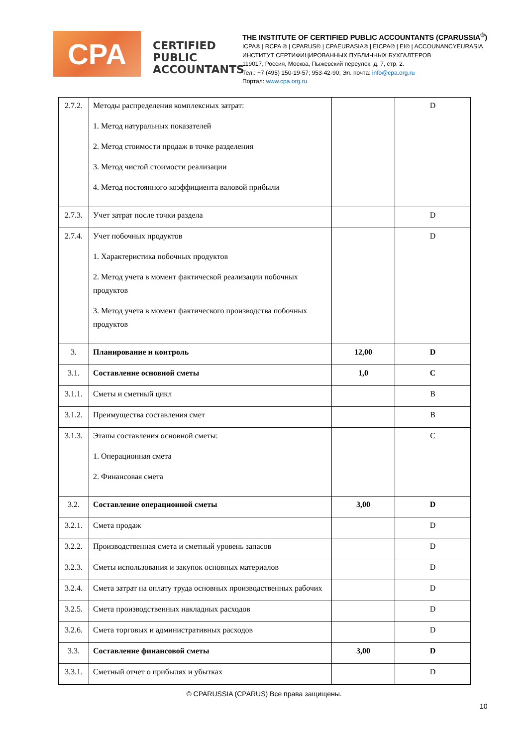CPA
CERTIFIED PUBLIC ACCOUNTANTS
THE INSTITUTE OF CERTIFIED PUBLIC ACCOUNTANTS (CPARUSSIA<sup>®</sup>)
ICPA® | RCPA ® | CPARUS® | CPAEURASIA® | EICPA® | EI® | ACCOUNANCYEURASIA
ИНСТИТУТ СЕРТИФИЦИРОВАННЫХ ПУБЛИЧНЫХ БУХГАЛТЕРОВ
119017, Россия, Москва, Пыжевский переулок, д. 7, стр. 2.
Тел.: +7 (495) 150-19-57; 953-42-90; Эл. почта: info@cpa.org.ru
Портал: www.cpa.org.ru
| 2.7.2. | Методы распределения комплексных затрат: 1. Метод натуральных показателей 2. Метод стоимости продаж в точке разделения 3. Метод чистой стоимости реализации 4. Метод постоянного коэффициента валовой прибыли | | D |
| 2.7.3. | Учет затрат после точки раздела | | D |
| 2.7.4. | Учет побочных продуктов 1. Характеристика побочных продуктов 2. Метод учета в момент фактической реализации побочных продуктов 3. Метод учета в момент фактического производства побочных продуктов | | D |
| 3. | Планирование и контроль | 12,00 | D |
| 3.1. | Составление основной сметы | 1,0 | C |
| 3.1.1. | Сметы и сметный цикл | | B |
| 3.1.2. | Преимущества составления смет | | B |
| 3.1.3. | Этапы составления основной сметы: 1. Операционная смета 2. Финансовая смета | | C |
| 3.2. | Составление операционной сметы | 3,00 | D |
| 3.2.1. | Смета продаж | | D |
| 3.2.2. | Производственная смета и сметный уровень запасов | | D |
| 3.2.3. | Сметы использования и закупок основных материалов | | D |
| 3.2.4. | Смета затрат на оплату труда основных производственных рабочих | | D |
| 3.2.5. | Смета производственных накладных расходов | | D |
| 3.2.6. | Смета торговых и административных расходов | | D |
| 3.3. | Составление финансовой сметы | 3,00 | D |
| 3.3.1. | Сметный отчет о прибылях и убытках | | D |
© CPARUSSIA (CPARUS) Все права защищены.
10